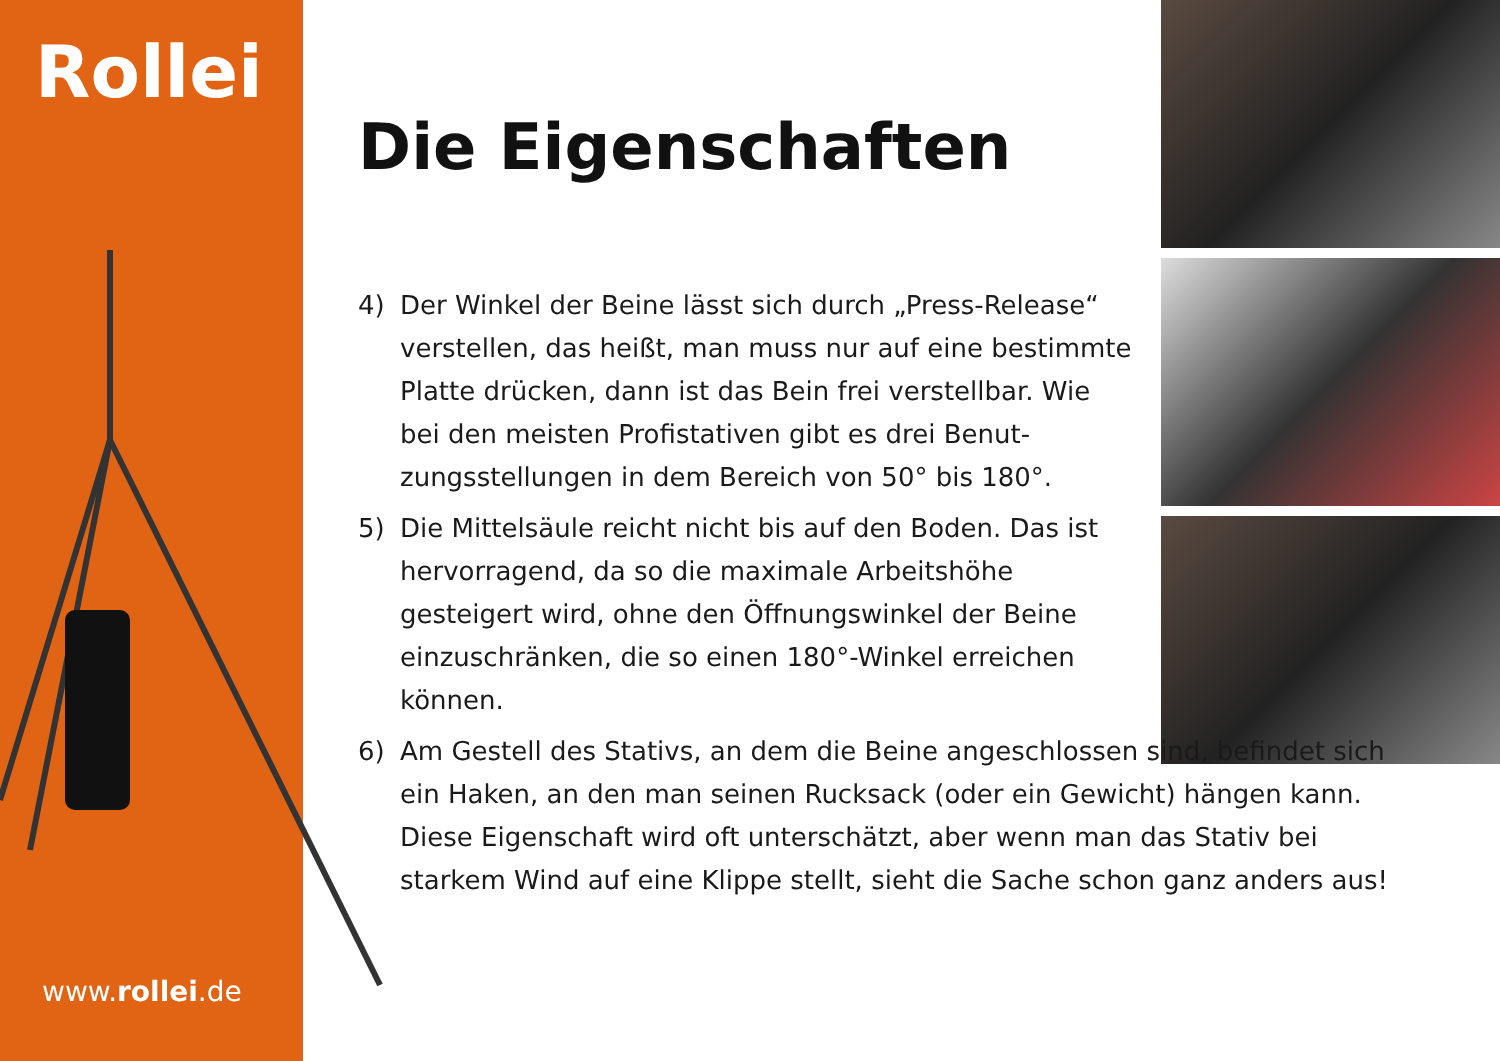Rollei
www.rollei.de
Die Eigenschaften
4) Der Winkel der Beine lässt sich durch „Press-Release“ verstellen, das heißt, man muss nur auf eine bestimm­te Platte drücken, dann ist das Bein frei verstellbar. Wie bei den meisten Profistativen gibt es drei Benut­zungsstellungen in dem Bereich von 50° bis 180°.
5) Die Mittelsäule reicht nicht bis auf den Boden. Das ist hervorragend, da so die maximale Arbeitshöhe gesteigert wird, ohne den Öffnungswinkel der Beine einzuschränken, die so einen 180°-Winkel erreichen können.
6) Am Gestell des Stativs, an dem die Beine angeschlossen sind, befindet sich ein Haken, an den man seinen Rucksack (oder ein Gewicht) hängen kann. Diese Eigenschaft wird oft unterschätzt, aber wenn man das Stativ bei starkem Wind auf eine Klippe stellt, sieht die Sache schon ganz an­ders aus!